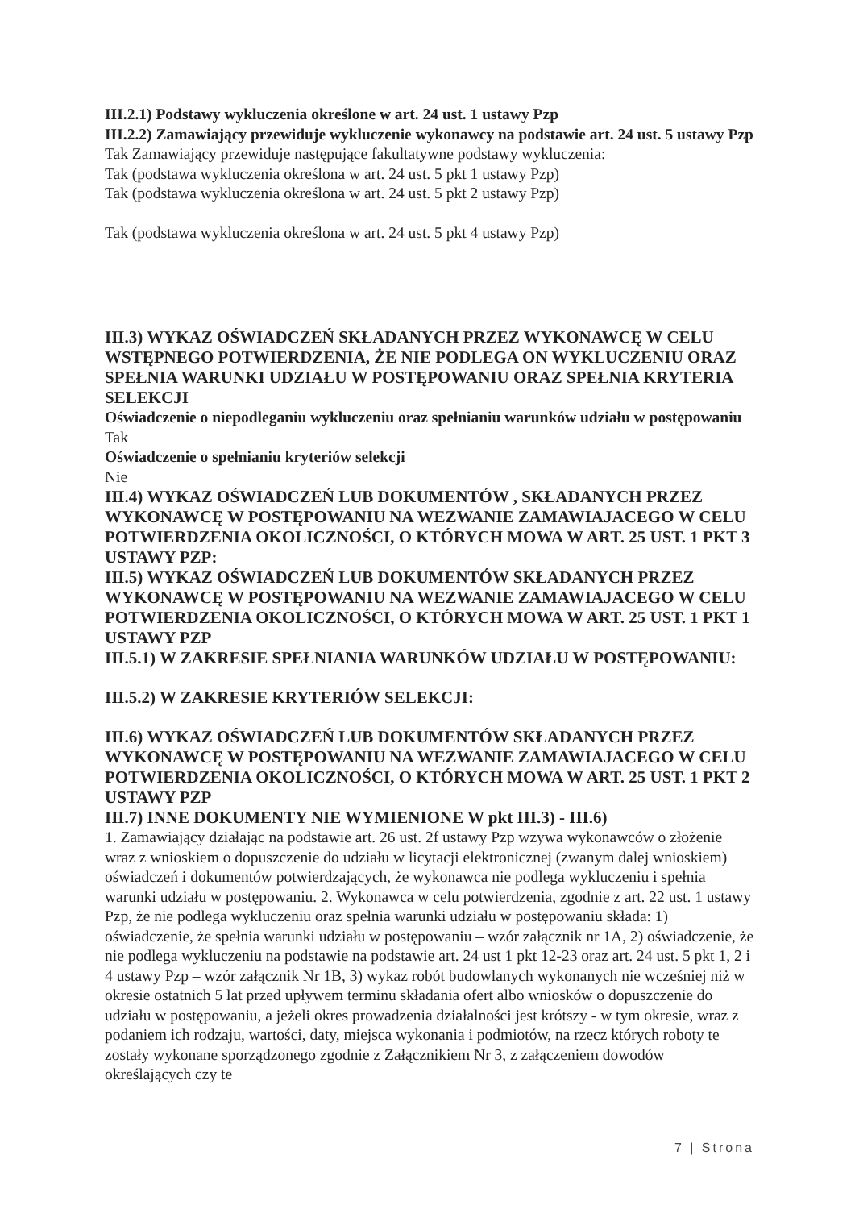III.2.1) Podstawy wykluczenia określone w art. 24 ust. 1 ustawy Pzp
III.2.2) Zamawiający przewiduje wykluczenie wykonawcy na podstawie art. 24 ust. 5 ustawy Pzp Tak Zamawiający przewiduje następujące fakultatywne podstawy wykluczenia:
Tak (podstawa wykluczenia określona w art. 24 ust. 5 pkt 1 ustawy Pzp)
Tak (podstawa wykluczenia określona w art. 24 ust. 5 pkt 2 ustawy Pzp)
Tak (podstawa wykluczenia określona w art. 24 ust. 5 pkt 4 ustawy Pzp)
III.3) WYKAZ OŚWIADCZEŃ SKŁADANYCH PRZEZ WYKONAWCĘ W CELU WSTĘPNEGO POTWIERDZENIA, ŻE NIE PODLEGA ON WYKLUCZENIU ORAZ SPEŁNIA WARUNKI UDZIAŁU W POSTĘPOWANIU ORAZ SPEŁNIA KRYTERIA SELEKCJI
Oświadczenie o niepodleganiu wykluczeniu oraz spełnianiu warunków udziału w postępowaniu
Tak
Oświadczenie o spełnianiu kryteriów selekcji
Nie
III.4) WYKAZ OŚWIADCZEŃ LUB DOKUMENTÓW , SKŁADANYCH PRZEZ WYKONAWCĘ W POSTĘPOWANIU NA WEZWANIE ZAMAWIAJACEGO W CELU POTWIERDZENIA OKOLICZNOŚCI, O KTÓRYCH MOWA W ART. 25 UST. 1 PKT 3 USTAWY PZP:
III.5) WYKAZ OŚWIADCZEŃ LUB DOKUMENTÓW SKŁADANYCH PRZEZ WYKONAWCĘ W POSTĘPOWANIU NA WEZWANIE ZAMAWIAJACEGO W CELU POTWIERDZENIA OKOLICZNOŚCI, O KTÓRYCH MOWA W ART. 25 UST. 1 PKT 1 USTAWY PZP
III.5.1) W ZAKRESIE SPEŁNIANIA WARUNKÓW UDZIAŁU W POSTĘPOWANIU:
III.5.2) W ZAKRESIE KRYTERIÓW SELEKCJI:
III.6) WYKAZ OŚWIADCZEŃ LUB DOKUMENTÓW SKŁADANYCH PRZEZ WYKONAWCĘ W POSTĘPOWANIU NA WEZWANIE ZAMAWIAJACEGO W CELU POTWIERDZENIA OKOLICZNOŚCI, O KTÓRYCH MOWA W ART. 25 UST. 1 PKT 2 USTAWY PZP
III.7) INNE DOKUMENTY NIE WYMIENIONE W pkt III.3) - III.6)
1. Zamawiający działając na podstawie art. 26 ust. 2f ustawy Pzp wzywa wykonawców o złożenie wraz z wnioskiem o dopuszczenie do udziału w licytacji elektronicznej (zwanym dalej wnioskiem) oświadczeń i dokumentów potwierdzających, że wykonawca nie podlega wykluczeniu i spełnia warunki udziału w postępowaniu. 2. Wykonawca w celu potwierdzenia, zgodnie z art. 22 ust. 1 ustawy Pzp, że nie podlega wykluczeniu oraz spełnia warunki udziału w postępowaniu składa: 1) oświadczenie, że spełnia warunki udziału w postępowaniu – wzór załącznik nr 1A, 2) oświadczenie, że nie podlega wykluczeniu na podstawie na podstawie art. 24 ust 1 pkt 12-23 oraz art. 24 ust. 5 pkt 1, 2 i 4 ustawy Pzp – wzór załącznik Nr 1B, 3) wykaz robót budowlanych wykonanych nie wcześniej niż w okresie ostatnich 5 lat przed upływem terminu składania ofert albo wniosków o dopuszczenie do udziału w postępowaniu, a jeżeli okres prowadzenia działalności jest krótszy - w tym okresie, wraz z podaniem ich rodzaju, wartości, daty, miejsca wykonania i podmiotów, na rzecz których roboty te zostały wykonane sporządzonego zgodnie z Załącznikiem Nr 3, z załączeniem dowodów określających czy te
7 | Strona